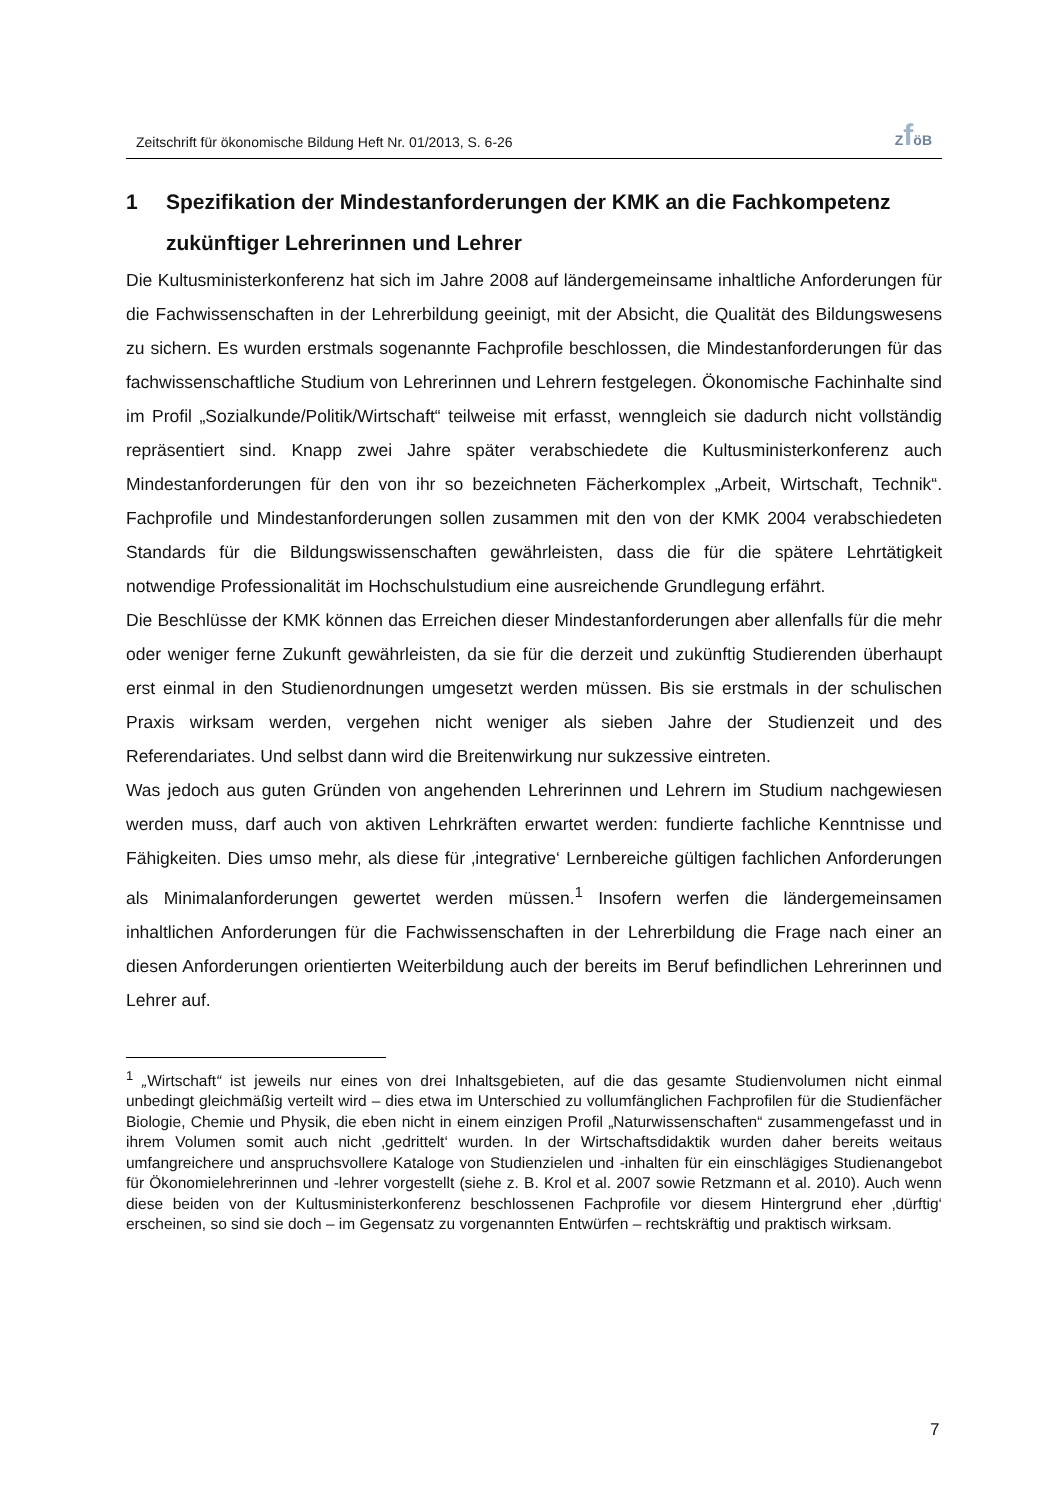Zeitschrift für ökonomische Bildung Heft Nr. 01/2013, S. 6-26 ZföB
1 Spezifikation der Mindestanforderungen der KMK an die Fachkompetenz zukünftiger Lehrerinnen und Lehrer
Die Kultusministerkonferenz hat sich im Jahre 2008 auf ländergemeinsame inhaltliche Anforderungen für die Fachwissenschaften in der Lehrerbildung geeinigt, mit der Absicht, die Qualität des Bildungswesens zu sichern. Es wurden erstmals sogenannte Fachprofile beschlossen, die Mindestanforderungen für das fachwissenschaftliche Studium von Lehrerinnen und Lehrern festgelegen. Ökonomische Fachinhalte sind im Profil „Sozialkunde/Politik/Wirtschaft“ teilweise mit erfasst, wenngleich sie dadurch nicht vollständig repräsentiert sind. Knapp zwei Jahre später verabschiedete die Kultusministerkonferenz auch Mindestanforderungen für den von ihr so bezeichneten Fächerkomplex „Arbeit, Wirtschaft, Technik“. Fachprofile und Mindestanforderungen sollen zusammen mit den von der KMK 2004 verabschiedeten Standards für die Bildungswissenschaften gewährleisten, dass die für die spätere Lehrtätigkeit notwendige Professionalität im Hochschulstudium eine ausreichende Grundlegung erfährt.
Die Beschlüsse der KMK können das Erreichen dieser Mindestanforderungen aber allenfalls für die mehr oder weniger ferne Zukunft gewährleisten, da sie für die derzeit und zukünftig Studierenden überhaupt erst einmal in den Studienordnungen umgesetzt werden müssen. Bis sie erstmals in der schulischen Praxis wirksam werden, vergehen nicht weniger als sieben Jahre der Studienzeit und des Referendariates. Und selbst dann wird die Breitenwirkung nur sukzessive eintreten.
Was jedoch aus guten Gründen von angehenden Lehrerinnen und Lehrern im Studium nachgewiesen werden muss, darf auch von aktiven Lehrkräften erwartet werden: fundierte fachliche Kenntnisse und Fähigkeiten. Dies umso mehr, als diese für ‚integrative‘ Lernbereiche gültigen fachlichen Anforderungen als Minimalanforderungen gewertet werden müssen.<sup>1</sup> Insofern werfen die ländergemeinsamen inhaltlichen Anforderungen für die Fachwissenschaften in der Lehrerbildung die Frage nach einer an diesen Anforderungen orientierten Weiterbildung auch der bereits im Beruf befindlichen Lehrerinnen und Lehrer auf.
<sup>1</sup> „Wirtschaft“ ist jeweils nur eines von drei Inhaltsgebieten, auf die das gesamte Studienvolumen nicht einmal unbedingt gleichmäßig verteilt wird – dies etwa im Unterschied zu vollumfänglichen Fachprofilen für die Studienfächer Biologie, Chemie und Physik, die eben nicht in einem einzigen Profil „Naturwissenschaften“ zusammengefasst und in ihrem Volumen somit auch nicht ‚gedrittelt‘ wurden. In der Wirtschaftsdidaktik wurden daher bereits weitaus umfangreichere und anspruchsvollere Kataloge von Studienzielen und -inhalten für ein einschlägiges Studienangebot für Ökonomielehrerinnen und -lehrer vorgestellt (siehe z. B. Krol et al. 2007 sowie Retzmann et al. 2010). Auch wenn diese beiden von der Kultusministerkonferenz beschlossenen Fachprofile vor diesem Hintergrund eher ‚dürftig‘ erscheinen, so sind sie doch – im Gegensatz zu vorgenannten Entwürfen – rechtskräftig und praktisch wirksam.
7